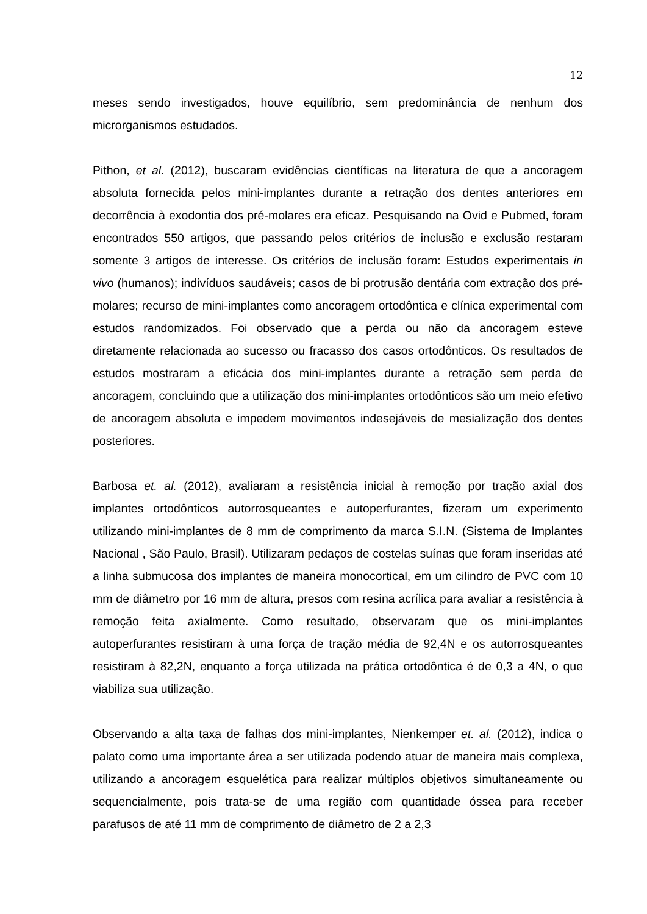12
meses sendo investigados, houve equilíbrio, sem predominância de nenhum dos microrganismos estudados.
Pithon, et al. (2012), buscaram evidências científicas na literatura de que a ancoragem absoluta fornecida pelos mini-implantes durante a retração dos dentes anteriores em decorrência à exodontia dos pré-molares era eficaz. Pesquisando na Ovid e Pubmed, foram encontrados 550 artigos, que passando pelos critérios de inclusão e exclusão restaram somente 3 artigos de interesse. Os critérios de inclusão foram: Estudos experimentais in vivo (humanos); indivíduos saudáveis; casos de bi protrusão dentária com extração dos pré-molares; recurso de mini-implantes como ancoragem ortodôntica e clínica experimental com estudos randomizados. Foi observado que a perda ou não da ancoragem esteve diretamente relacionada ao sucesso ou fracasso dos casos ortodônticos. Os resultados de estudos mostraram a eficácia dos mini-implantes durante a retração sem perda de ancoragem, concluindo que a utilização dos mini-implantes ortodônticos são um meio efetivo de ancoragem absoluta e impedem movimentos indesejáveis de mesialização dos dentes posteriores.
Barbosa et. al. (2012), avaliaram a resistência inicial à remoção por tração axial dos implantes ortodônticos autorrosqueantes e autoperfurantes, fizeram um experimento utilizando mini-implantes de 8 mm de comprimento da marca S.I.N. (Sistema de Implantes Nacional , São Paulo, Brasil). Utilizaram pedaços de costelas suínas que foram inseridas até a linha submucosa dos implantes de maneira monocortical, em um cilindro de PVC com 10 mm de diâmetro por 16 mm de altura, presos com resina acrílica para avaliar a resistência à remoção feita axialmente. Como resultado, observaram que os mini-implantes autoperfurantes resistiram à uma força de tração média de 92,4N e os autorrosqueantes resistiram à 82,2N, enquanto a força utilizada na prática ortodôntica é de 0,3 a 4N, o que viabiliza sua utilização.
Observando a alta taxa de falhas dos mini-implantes, Nienkemper et. al. (2012), indica o palato como uma importante área a ser utilizada podendo atuar de maneira mais complexa, utilizando a ancoragem esquelética para realizar múltiplos objetivos simultaneamente ou sequencialmente, pois trata-se de uma região com quantidade óssea para receber parafusos de até 11 mm de comprimento de diâmetro de 2 a 2,3